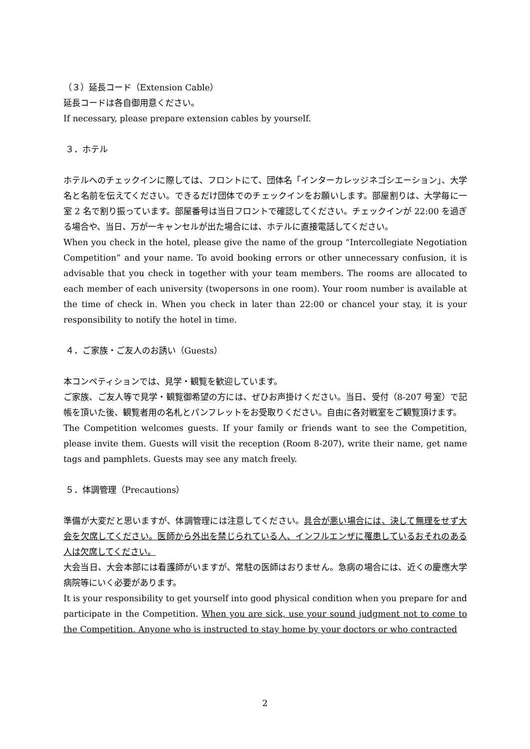（３）延長コード（Extension Cable）
延長コードは各自御用意ください。
If necessary, please prepare extension cables by yourself.
３．ホテル
ホテルへのチェックインに際しては、フロントにて、団体名「インターカレッジネゴシエーション」、大学名と名前を伝えてください。できるだけ団体でのチェックインをお願いします。部屋割りは、大学毎に一室 2 名で割り振っています。部屋番号は当日フロントで確認してください。チェックインが 22:00 を過ぎる場合や、当日、万が一キャンセルが出た場合には、ホテルに直接電話してください。
When you check in the hotel, please give the name of the group “Intercollegiate Negotiation Competition” and your name. To avoid booking errors or other unnecessary confusion, it is advisable that you check in together with your team members. The rooms are allocated to each member of each university (twopersons in one room). Your room number is available at the time of check in. When you check in later than 22:00 or chancel your stay, it is your responsibility to notify the hotel in time.
４．ご家族・ご友人のお誘い（Guests）
本コンペティションでは、見学・観覧を歓迎しています。
ご家族、ご友人等で見学・観覧御希望の方には、ぜひお声掛けください。当日、受付（8-207 号室）で記帳を頂いた後、観覧者用の名札とパンフレットをお受取りください。自由に各対戦室をご観覧頂けます。
The Competition welcomes guests. If your family or friends want to see the Competition, please invite them. Guests will visit the reception (Room 8-207), write their name, get name tags and pamphlets. Guests may see any match freely.
５．体調管理（Precautions）
準備が大変だと思いますが、体調管理には注意してください。具合が悪い場合には、決して無理をせず大会を欠席してください。医師から外出を禁じられている人、インフルエンザに罹患しているおそれのある人は欠席してください。
大会当日、大会本部には看護師がいますが、常駐の医師はおりません。急病の場合には、近くの慶應大学病院等にいく必要があります。
It is your responsibility to get yourself into good physical condition when you prepare for and participate in the Competition. When you are sick, use your sound judgment not to come to the Competition. Anyone who is instructed to stay home by your doctors or who contracted
2